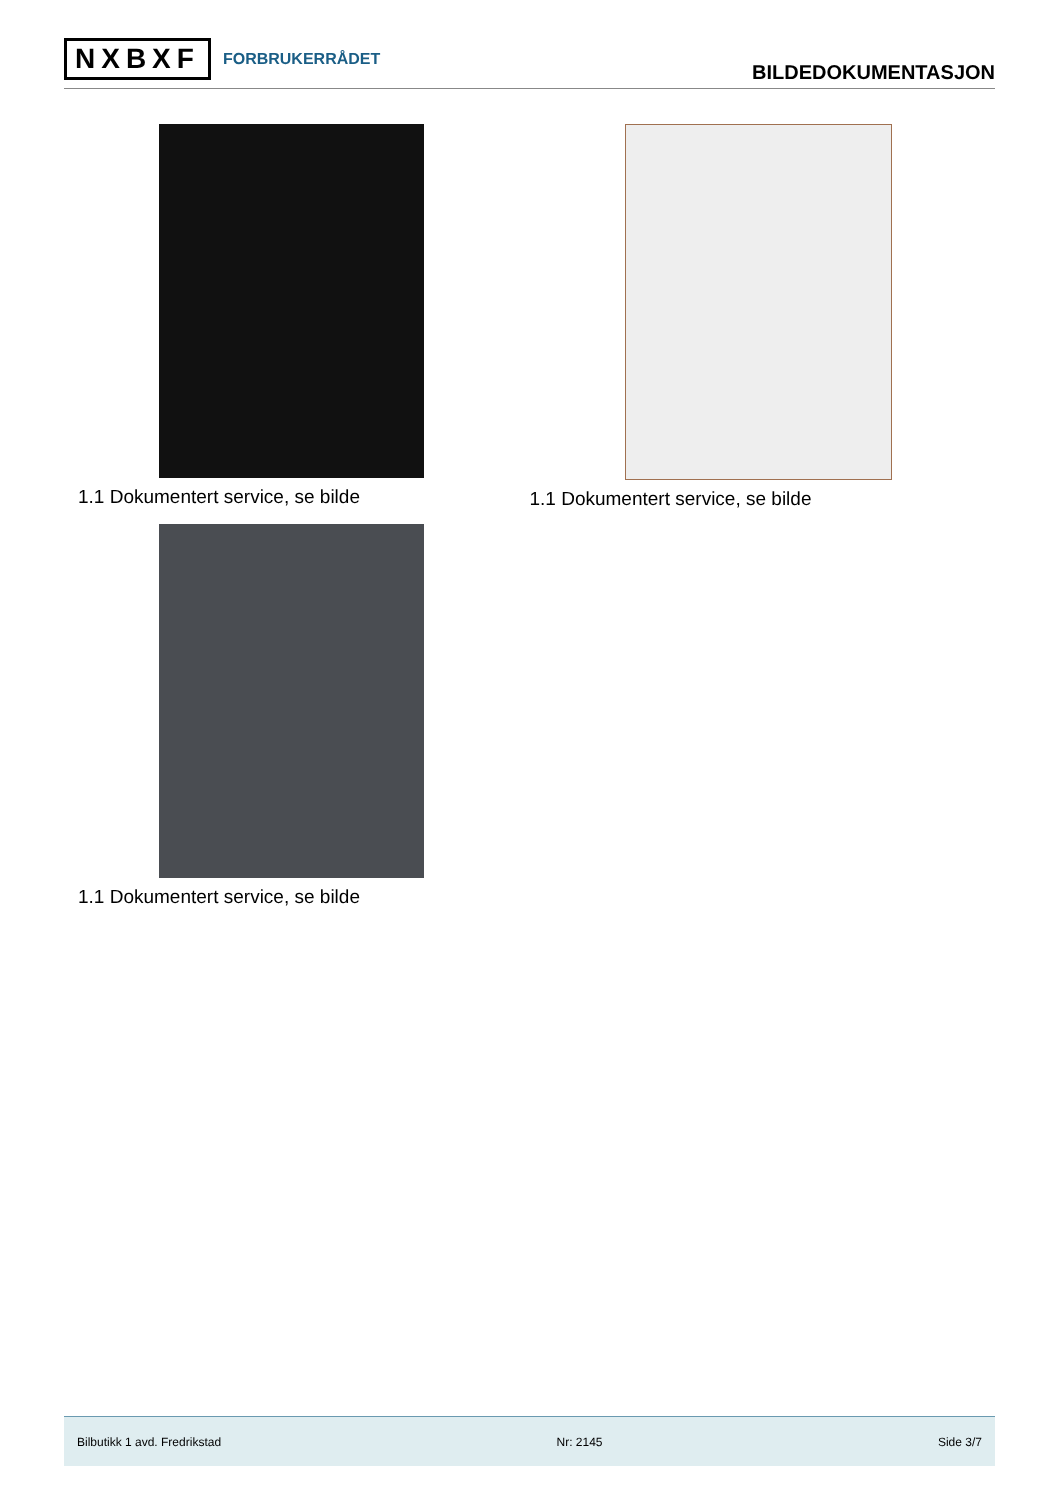NXBXF FORBRUKERRÅDET
BILDEDOKUMENTASJON
1.1 Dokumentert service, se bilde
1.1 Dokumentert service, se bilde
1.1 Dokumentert service, se bilde
Bilbutikk 1 avd. Fredrikstad Nr: 2145 Side 3/7